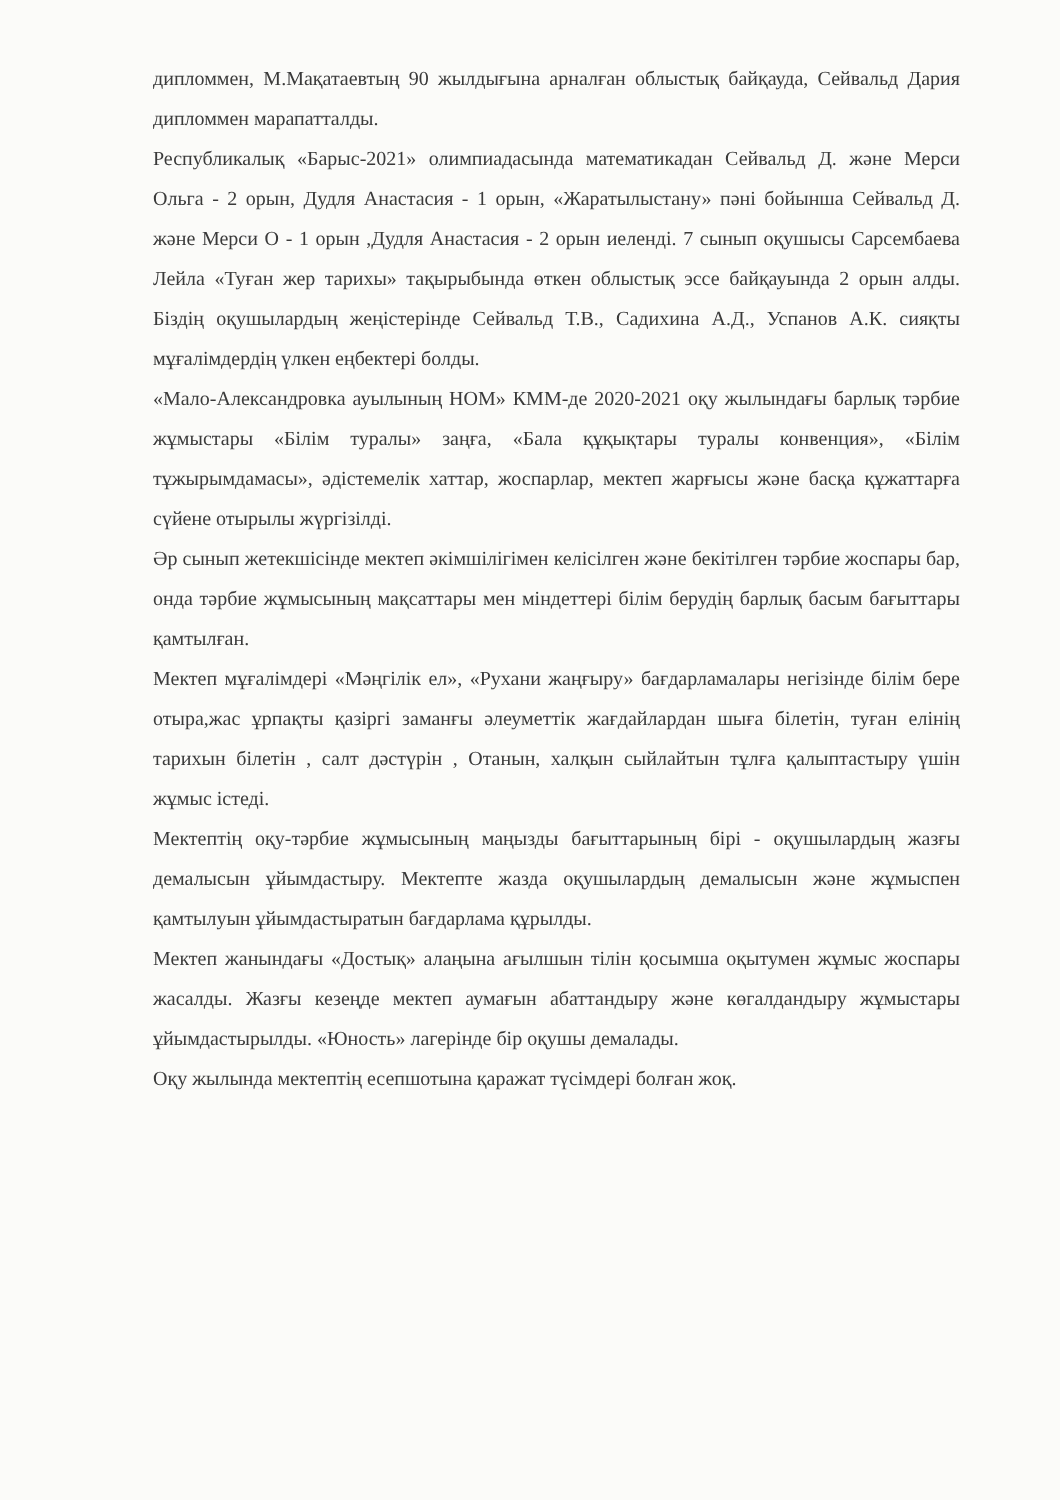дипломмен, М.Мақатаевтың 90 жылдығына арналған облыстық байқауда, Сейвальд Дария дипломмен марапатталды.
Республикалық «Барыс-2021» олимпиадасында математикадан Сейвальд Д. және Мерси Ольга - 2 орын, Дудля Анастасия - 1 орын, «Жаратылыстану» пәні бойынша Сейвальд Д. және Мерси О - 1 орын ,Дудля Анастасия - 2 орын иеленді. 7 сынып оқушысы Сарсембаева Лейла «Туған жер тарихы» тақырыбында өткен облыстық эссе байқауында 2 орын алды. Біздің оқушылардың жеңістерінде Сейвальд Т.В., Садихина А.Д., Успанов А.К. сияқты мұғалімдердің үлкен еңбектері болды.
«Мало-Александровка ауылының НОМ» КММ-де 2020-2021 оқу жылындағы барлық тәрбие жұмыстары «Білім туралы» заңға, «Бала құқықтары туралы конвенция», «Білім тұжырымдамасы», әдістемелік хаттар, жоспарлар, мектеп жарғысы және басқа құжаттарға сүйене отырылы жүргізілді.
Әр сынып жетекшісінде мектеп әкімшілігімен келісілген және бекітілген тәрбие жоспары бар, онда тәрбие жұмысының мақсаттары мен міндеттері білім берудің барлық басым бағыттары қамтылған.
Мектеп мұғалімдері «Мәңгілік ел», «Рухани жаңғыру» бағдарламалары негізінде білім бере отыра,жас ұрпақты қазіргі заманғы әлеуметтік жағдайлардан шыға білетін, туған елінің тарихын білетін , салт дәстүрін , Отанын, халқын сыйлайтын тұлға қалыптастыру үшін жұмыс істеді.
Мектептің оқу-тәрбие жұмысының маңызды бағыттарының бірі - оқушылардың жазғы демалысын ұйымдастыру. Мектепте жазда оқушылардың демалысын және жұмыспен қамтылуын ұйымдастыратын бағдарлама құрылды.
Мектеп жанындағы «Достық» алаңына ағылшын тілін қосымша оқытумен жұмыс жоспары жасалды. Жазғы кезеңде мектеп аумағын абаттандыру және көгалдандыру жұмыстары ұйымдастырылды. «Юность» лагерінде бір оқушы демалады.
Оқу жылында мектептің есепшотына қаражат түсімдері болған жоқ.